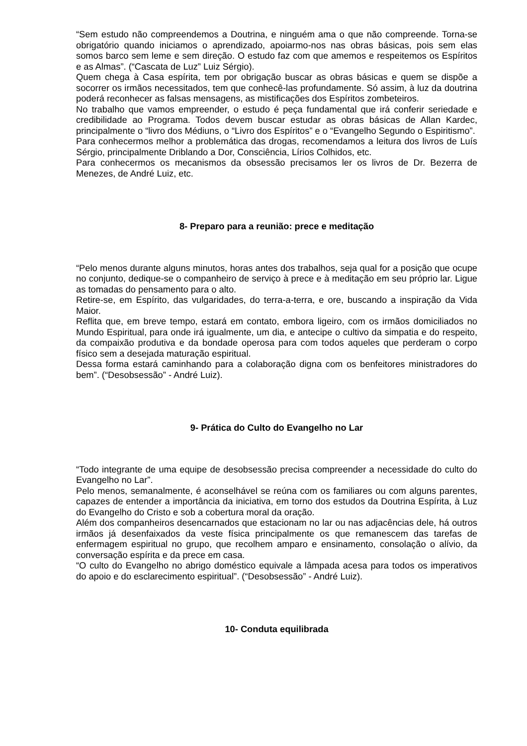“Sem estudo não compreendemos a Doutrina, e ninguém ama o que não compreende. Torna-se obrigatório quando iniciamos o aprendizado, apoiarmo-nos nas obras básicas, pois sem elas somos barco sem leme e sem direção. O estudo faz com que amemos e respeitemos os Espíritos e as Almas”. (“Cascata de Luz” Luiz Sérgio).
Quem chega à Casa espírita, tem por obrigação buscar as obras básicas e quem se dispõe a socorrer os irmãos necessitados, tem que conhecê-las profundamente. Só assim, à luz da doutrina poderá reconhecer as falsas mensagens, as mistificações dos Espíritos zombeteiros.
No trabalho que vamos empreender, o estudo é peça fundamental que irá conferir seriedade e credibilidade ao Programa. Todos devem buscar estudar as obras básicas de Allan Kardec, principalmente o “livro dos Médiuns, o “Livro dos Espíritos” e o “Evangelho Segundo o Espiritismo”.
Para conhecermos melhor a problemática das drogas, recomendamos a leitura dos livros de Luís Sérgio, principalmente Driblando a Dor, Consciência, Lírios Colhidos, etc.
Para conhecermos os mecanismos da obsessão precisamos ler os livros de Dr. Bezerra de Menezes, de André Luiz, etc.
8- Preparo para a reunião: prece e meditação
“Pelo menos durante alguns minutos, horas antes dos trabalhos, seja qual for a posição que ocupe no conjunto, dedique-se o companheiro de serviço à prece e à meditação em seu próprio lar. Ligue as tomadas do pensamento para o alto.
Retire-se, em Espírito, das vulgaridades, do terra-a-terra, e ore, buscando a inspiração da Vida Maior.
Reflita que, em breve tempo, estará em contato, embora ligeiro, com os irmãos domiciliados no Mundo Espiritual, para onde irá igualmente, um dia, e antecipe o cultivo da simpatia e do respeito, da compaixão produtiva e da bondade operosa para com todos aqueles que perderam o corpo físico sem a desejada maturação espiritual.
Dessa forma estará caminhando para a colaboração digna com os benfeitores ministradores do bem”. (“Desobsessão” - André Luiz).
9- Prática do Culto do Evangelho no Lar
“Todo integrante de uma equipe de desobsessão precisa compreender a necessidade do culto do Evangelho no Lar”.
Pelo menos, semanalmente, é aconselhável se reúna com os familiares ou com alguns parentes, capazes de entender a importância da iniciativa, em torno dos estudos da Doutrina Espírita, à Luz do Evangelho do Cristo e sob a cobertura moral da oração.
Além dos companheiros desencarnados que estacionam no lar ou nas adjacências dele, há outros irmãos já desenfaixados da veste física principalmente os que remanescem das tarefas de enfermagem espiritual no grupo, que recolhem amparo e ensinamento, consolação o alívio, da conversação espírita e da prece em casa.
“O culto do Evangelho no abrigo doméstico equivale a lâmpada acesa para todos os imperativos do apoio e do esclarecimento espiritual”. (“Desobsessão” - André Luiz).
10- Conduta equilibrada